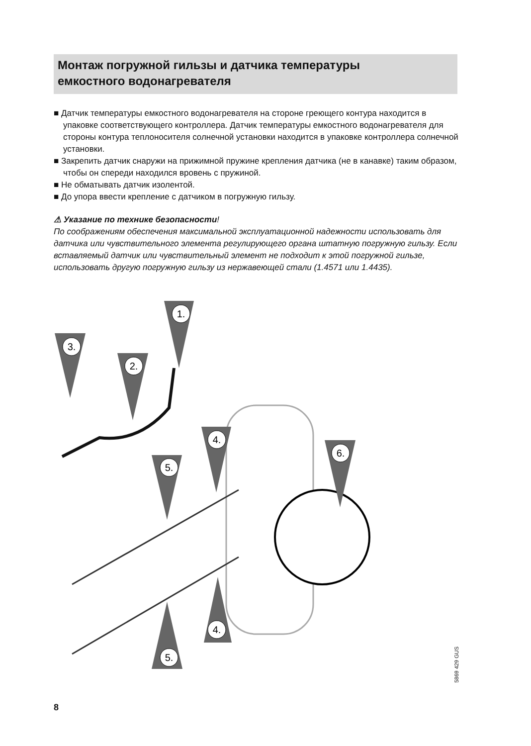Монтаж погружной гильзы и датчика температуры
емкостного водонагревателя
■ Датчик температуры емкостного водонагревателя на стороне греющего контура находится в упаковке соответствующего контроллера. Датчик температуры емкост­ного водонагревателя для стороны контура теплоносителя солнечной установки находится в упаковке контроллера солнечной установки.
■ Закрепить датчик снаружи на прижимной пружине крепления датчика (не в канавке) таким образом, чтобы он спереди находился вровень с пружиной.
■ Не обматывать датчик изолентой.
■ До упора ввести крепление с датчиком в погружную гильзу.
⚠ Указание по технике безопасности!
По соображениям обеспечения максимальной эксплуатационной надежности исполь­зовать для датчика или чувствительного элемента регулирующего органа штатную по­гружную гильзу. Если вставляемый датчик или чувствительный элемент не подходит к этой погружной гильзе, использовать другую погружную гильзу из нержавеющей стали (1.4571 или 1.4435).
1.
3.
2.
4.
5.
6.
4.
5.
8
5869 429 GUS